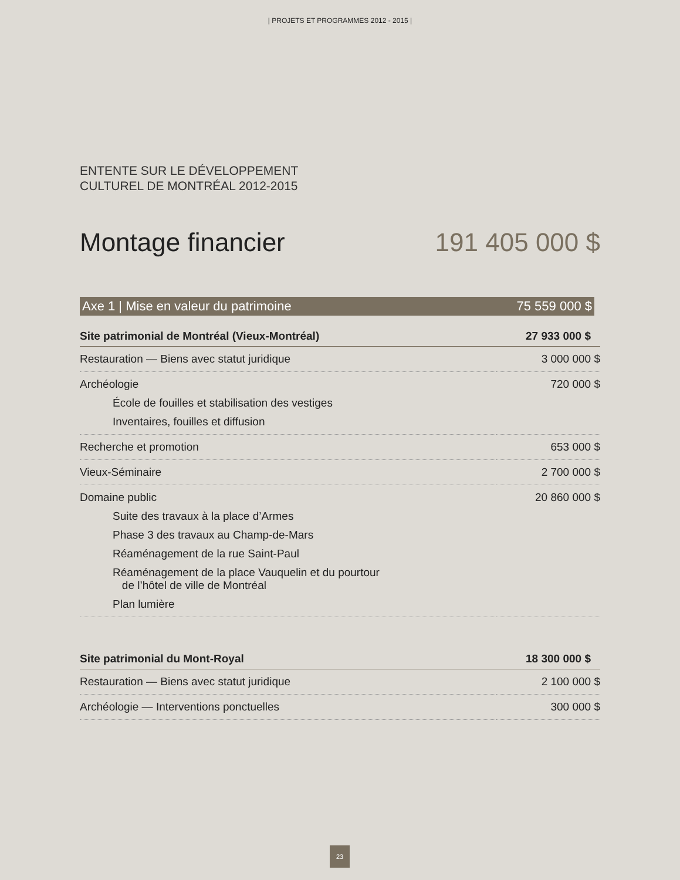| PROJETS ET PROGRAMMES 2012 - 2015 |
ENTENTE SUR LE DÉVELOPPEMENT
CULTUREL DE MONTRÉAL 2012-2015
Montage financier 191 405 000 $
Axe 1 | Mise en valeur du patrimoine 75 559 000 $
| Site patrimonial de Montréal (Vieux-Montréal) | 27 933 000 $ |
| Restauration — Biens avec statut juridique | 3 000 000 $ |
| Archéologie École de fouilles et stabilisation des vestiges Inventaires, fouilles et diffusion | 720 000 $ |
| Recherche et promotion | 653 000 $ |
| Vieux-Séminaire | 2 700 000 $ |
| Domaine public Suite des travaux à la place d’Armes Phase 3 des travaux au Champ-de-Mars Réaménagement de la rue Saint-Paul Réaménagement de la place Vauquelin et du pourtour de l’hôtel de ville de Montréal Plan lumière | 20 860 000 $ |
| Site patrimonial du Mont-Royal | 18 300 000 $ |
| Restauration — Biens avec statut juridique | 2 100 000 $ |
| Archéologie — Interventions ponctuelles | 300 000 $ |
23